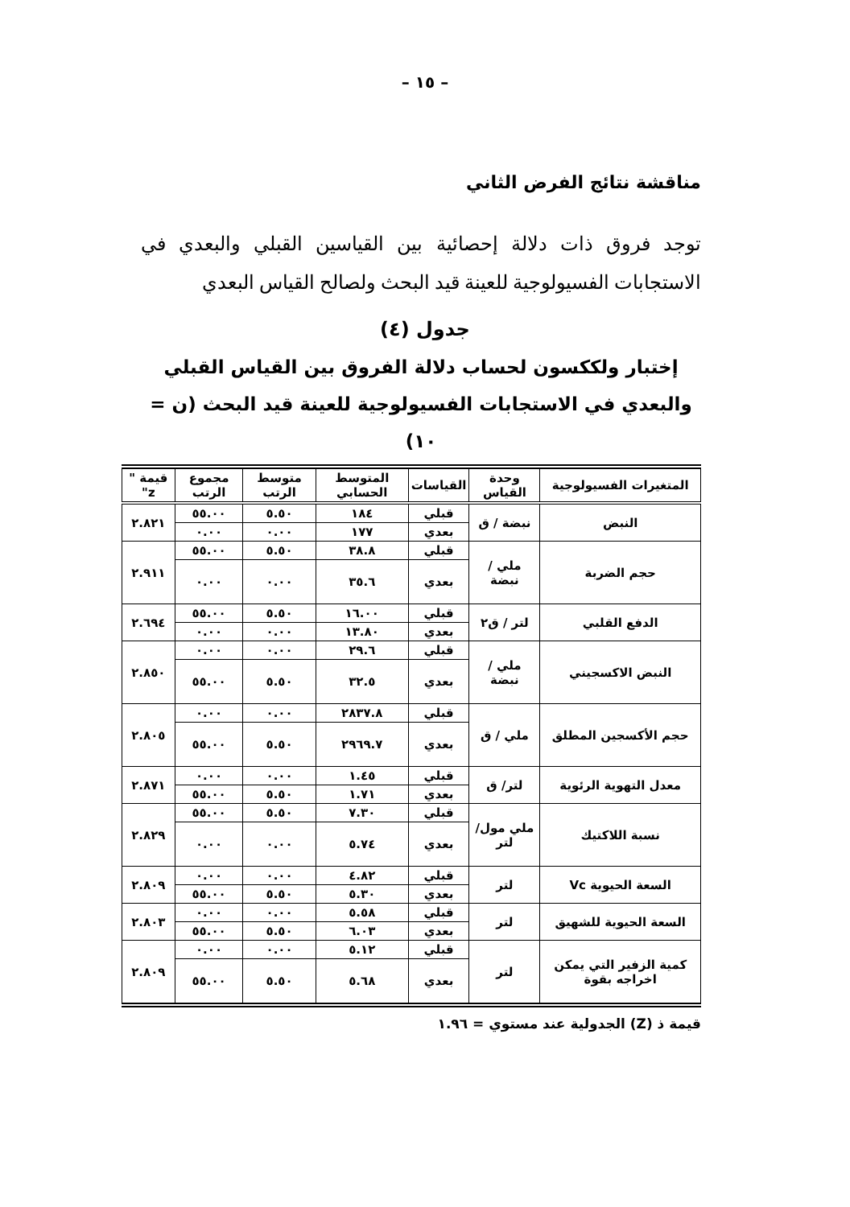– ١٥ –
مناقشة نتائج الفرض الثاني
توجد فروق ذات دلالة إحصائية بين القياسين القبلي والبعدي في الاستجابات الفسيولوجية للعينة قيد البحث ولصالح القياس البعدي
جدول (٤)
إختبار ولككسون لحساب دلالة الفروق بين القياس القبلي والبعدي في الاستجابات الفسيولوجية للعينة قيد البحث (ن = ١٠)
| المتغيرات الفسيولوجية | وحدة القياس | القياسات | المتوسط الحسابي | متوسط الرتب | مجموع الرتب | قيمة " z" |
| --- | --- | --- | --- | --- | --- | --- |
| النبض | نبضة / ق | قبلي | ١٨٤ | ٥.٥٠ | ٥٥.٠٠ | ٢.٨٢١ |
| | | بعدي | ١٧٧ | ٠.٠٠ | ٠.٠٠ | |
| حجم الضربة | ملي / نبضة | قبلي | ٣٨.٨ | ٥.٥٠ | ٥٥.٠٠ | ٢.٩١١ |
| | | بعدي | ٣٥.٦ | ٠.٠٠ | ٠.٠٠ | |
| الدفع القلبي | لتر / ق٢ | قبلي | ١٦.٠٠ | ٥.٥٠ | ٥٥.٠٠ | ٢.٦٩٤ |
| | | بعدي | ١٣.٨٠ | ٠.٠٠ | ٠.٠٠ | |
| النبض الاكسجيني | ملي / نبضة | قبلي | ٢٩.٦ | ٠.٠٠ | ٠.٠٠ | ٢.٨٥٠ |
| | | بعدي | ٣٢.٥ | ٥.٥٠ | ٥٥.٠٠ | |
| حجم الأكسجين المطلق | ملي / ق | قبلي | ٢٨٣٧.٨ | ٠.٠٠ | ٠.٠٠ | ٢.٨٠٥ |
| | | بعدي | ٢٩٦٩.٧ | ٥.٥٠ | ٥٥.٠٠ | |
| معدل التهوية الرئوية | لتر/ ق | قبلي | ١.٤٥ | ٠.٠٠ | ٠.٠٠ | ٢.٨٧١ |
| | | بعدي | ١.٧١ | ٥.٥٠ | ٥٥.٠٠ | |
| نسبة اللاكتيك | ملي مول/ لتر | قبلي | ٧.٣٠ | ٥.٥٠ | ٥٥.٠٠ | ٢.٨٢٩ |
| | | بعدي | ٥.٧٤ | ٠.٠٠ | ٠.٠٠ | |
| السعة الحيوية Vc | لتر | قبلي | ٤.٨٢ | ٠.٠٠ | ٠.٠٠ | ٢.٨٠٩ |
| | | بعدي | ٥.٣٠ | ٥.٥٠ | ٥٥.٠٠ | |
| السعة الحيوية للشهيق | لتر | قبلي | ٥.٥٨ | ٠.٠٠ | ٠.٠٠ | ٢.٨٠٣ |
| | | بعدي | ٦.٠٣ | ٥.٥٠ | ٥٥.٠٠ | |
| كمية الزفير التي يمكن اخراجه بقوة | لتر | قبلي | ٥.١٢ | ٠.٠٠ | ٠.٠٠ | ٢.٨٠٩ |
| | | بعدي | ٥.٦٨ | ٥.٥٠ | ٥٥.٠٠ | |
قيمة ذ (Z) الجدولية عند مستوي = ١.٩٦